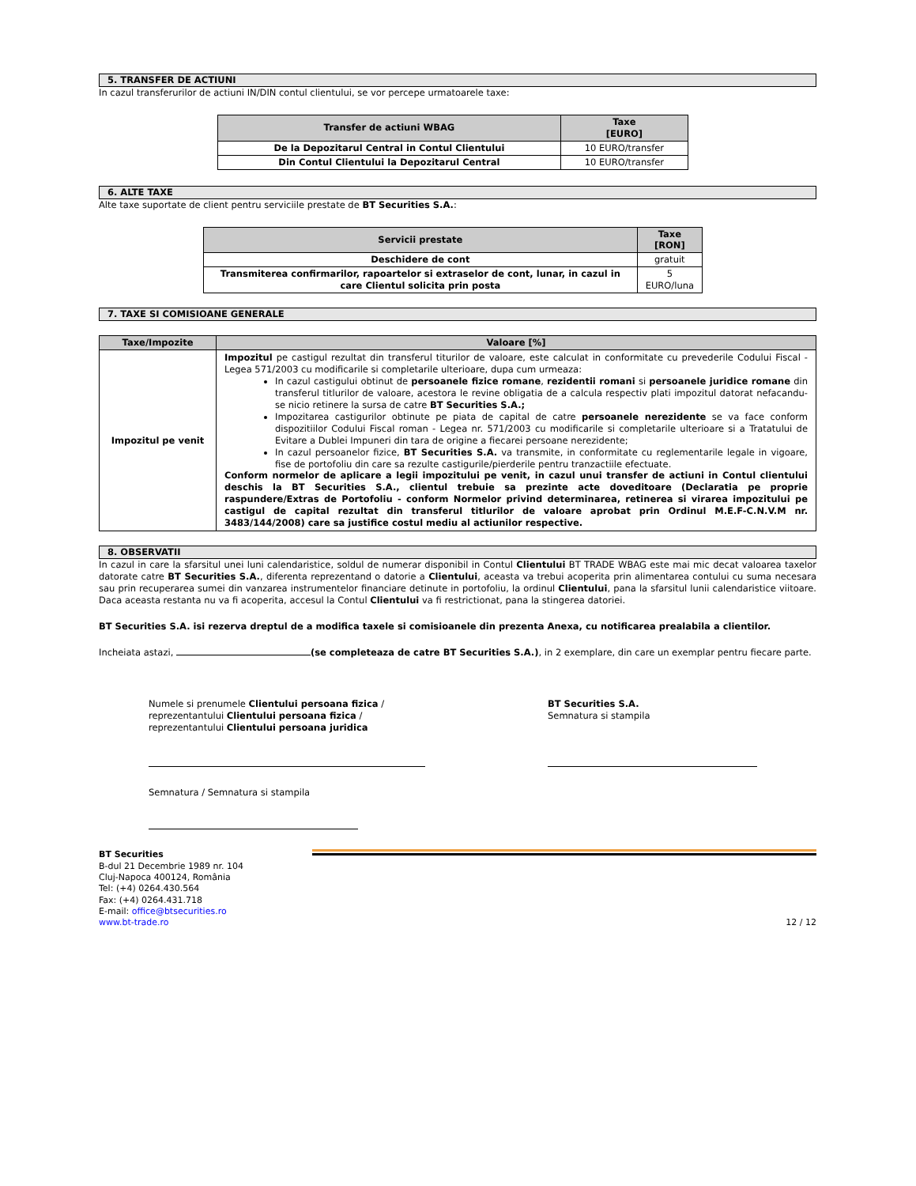5. TRANSFER DE ACTIUNI
In cazul transferurilor de actiuni IN/DIN contul clientului, se vor percepe urmatoarele taxe:
| Transfer de actiuni WBAG | Taxe [EURO] |
| --- | --- |
| De la Depozitarul Central in Contul Clientului | 10 EURO/transfer |
| Din Contul Clientului la Depozitarul Central | 10 EURO/transfer |
6. ALTE TAXE
Alte taxe suportate de client pentru serviciile prestate de BT Securities S.A.:
| Servicii prestate | Taxe [RON] |
| --- | --- |
| Deschidere de cont | gratuit |
| Transmiterea confirmarilor, rapoartelor si extraselor de cont, lunar, in cazul in care Clientul solicita prin posta | 5 EURO/luna |
7. TAXE SI COMISIOANE GENERALE
| Taxe/Impozite | Valoare [%] |
| --- | --- |
| Impozitul pe venit | Impozitul pe castigul rezultat din transferul titurilor de valoare, este calculat in conformitate cu prevederile Codului Fiscal - Legea 571/2003 cu modificarile si completarile ulterioare, dupa cum urmeaza: In cazul castigului obtinut de persoanele fizice romane , rezidentii romani si persoanele juridice romane din transferul titlurilor de valoare, acestora le revine obligatia de a calcula respectiv plati impozitul datorat nefacandu-se nicio retinere la sursa de catre BT Securities S.A.; Impozitarea castigurilor obtinute pe piata de capital de catre persoanele nerezidente se va face conform dispozitiilor Codului Fiscal roman - Legea nr. 571/2003 cu modificarile si completarile ulterioare si a Tratatului de Evitare a Dublei Impuneri din tara de origine a fiecarei persoane nerezidente; In cazul persoanelor fizice, BT Securities S.A. va transmite, in conformitate cu reglementarile legale in vigoare, fise de portofoliu din care sa rezulte castigurile/pierderile pentru tranzactiile efectuate. Conform normelor de aplicare a legii impozitului pe venit, in cazul unui transfer de actiuni in Contul clientului deschis la BT Securities S.A., clientul trebuie sa prezinte acte doveditoare (Declaratia pe proprie raspundere/Extras de Portofoliu - conform Normelor privind determinarea, retinerea si virarea impozitului pe castigul de capital rezultat din transferul titlurilor de valoare aprobat prin Ordinul M.E.F-C.N.V.M nr. 3483/144/2008) care sa justifice costul mediu al actiunilor respective. |
8. OBSERVATII
In cazul in care la sfarsitul unei luni calendaristice, soldul de numerar disponibil in Contul Clientului BT TRADE WBAG este mai mic decat valoarea taxelor datorate catre BT Securities S.A., diferenta reprezentand o datorie a Clientului, aceasta va trebui acoperita prin alimentarea contului cu suma necesara sau prin recuperarea sumei din vanzarea instrumentelor financiare detinute in portofoliu, la ordinul Clientului, pana la sfarsitul lunii calendaristice viitoare. Daca aceasta restanta nu va fi acoperita, accesul la Contul Clientului va fi restrictionat, pana la stingerea datoriei.
BT Securities S.A. isi rezerva dreptul de a modifica taxele si comisioanele din prezenta Anexa, cu notificarea prealabila a clientilor.
Incheiata astazi, (se completeaza de catre BT Securities S.A.), in 2 exemplare, din care un exemplar pentru fiecare parte.
Numele si prenumele Clientului persoana fizica /
reprezentantului Clientului persoana fizica /
reprezentantului Clientului persoana juridica
Semnatura / Semnatura si stampila
BT Securities S.A.
Semnatura si stampila
BT Securities
B-dul 21 Decembrie 1989 nr. 104
Cluj-Napoca 400124, România
Tel: (+4) 0264.430.564
Fax: (+4) 0264.431.718
E-mail: office@btsecurities.ro
www.bt-trade.ro
12 / 12